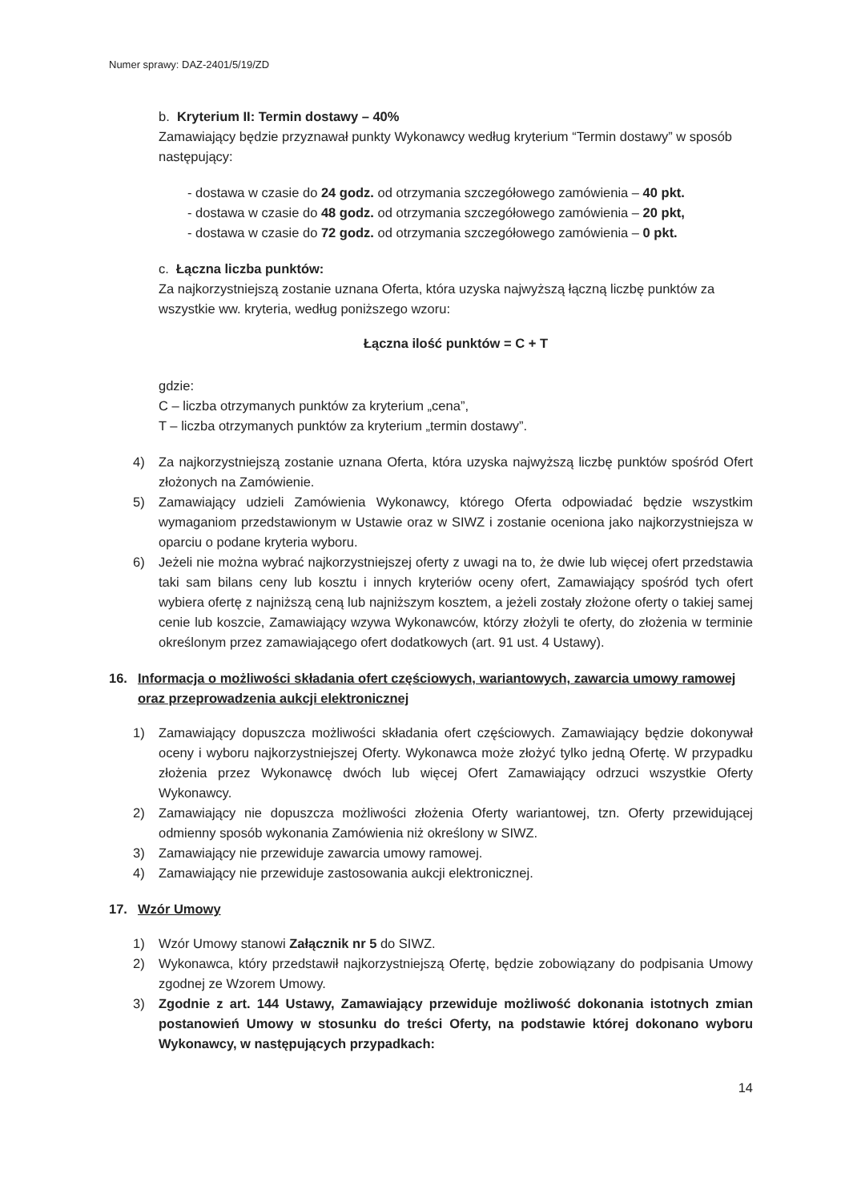Numer sprawy: DAZ-2401/5/19/ZD
b. Kryterium II: Termin dostawy – 40%
Zamawiający będzie przyznawał punkty Wykonawcy według kryterium “Termin dostawy” w sposób następujący:
- dostawa w czasie do 24 godz. od otrzymania szczegółowego zamówienia – 40 pkt.
- dostawa w czasie do 48 godz. od otrzymania szczegółowego zamówienia – 20 pkt,
- dostawa w czasie do 72 godz. od otrzymania szczegółowego zamówienia – 0 pkt.
c. Łączna liczba punktów:
Za najkorzystniejszą zostanie uznana Oferta, która uzyska najwyższą łączną liczbę punktów za wszystkie ww. kryteria, według poniższego wzoru:
Łączna ilość punktów = C + T
gdzie:
C – liczba otrzymanych punktów za kryterium „cena”,
T – liczba otrzymanych punktów za kryterium „termin dostawy”.
4) Za najkorzystniejszą zostanie uznana Oferta, która uzyska najwyższą liczbę punktów spośród Ofert złożonych na Zamówienie.
5) Zamawiający udzieli Zamówienia Wykonawcy, którego Oferta odpowiadać będzie wszystkim wymaganiom przedstawionym w Ustawie oraz w SIWZ i zostanie oceniona jako najkorzystniejsza w oparciu o podane kryteria wyboru.
6) Jeżeli nie można wybrać najkorzystniejszej oferty z uwagi na to, że dwie lub więcej ofert przedstawia taki sam bilans ceny lub kosztu i innych kryteriów oceny ofert, Zamawiający spośród tych ofert wybiera ofertę z najniższą ceną lub najniższym kosztem, a jeżeli zostały złożone oferty o takiej samej cenie lub koszcie, Zamawiający wzywa Wykonawców, którzy złożyli te oferty, do złożenia w terminie określonym przez zamawiającego ofert dodatkowych (art. 91 ust. 4 Ustawy).
16. Informacja o możliwości składania ofert częściowych, wariantowych, zawarcia umowy ramowej oraz przeprowadzenia aukcji elektronicznej
1) Zamawiający dopuszcza możliwości składania ofert częściowych. Zamawiający będzie dokonywał oceny i wyboru najkorzystniejszej Oferty. Wykonawca może złożyć tylko jedną Ofertę. W przypadku złożenia przez Wykonawcę dwóch lub więcej Ofert Zamawiający odrzuci wszystkie Oferty Wykonawcy.
2) Zamawiający nie dopuszcza możliwości złożenia Oferty wariantowej, tzn. Oferty przewidującej odmienny sposób wykonania Zamówienia niż określony w SIWZ.
3) Zamawiający nie przewiduje zawarcia umowy ramowej.
4) Zamawiający nie przewiduje zastosowania aukcji elektronicznej.
17. Wzór Umowy
1) Wzór Umowy stanowi Załącznik nr 5 do SIWZ.
2) Wykonawca, który przedstawił najkorzystniejszą Ofertę, będzie zobowiązany do podpisania Umowy zgodnej ze Wzorem Umowy.
3) Zgodnie z art. 144 Ustawy, Zamawiający przewiduje możliwość dokonania istotnych zmian postanowień Umowy w stosunku do treści Oferty, na podstawie której dokonano wyboru Wykonawcy, w następujących przypadkach:
14